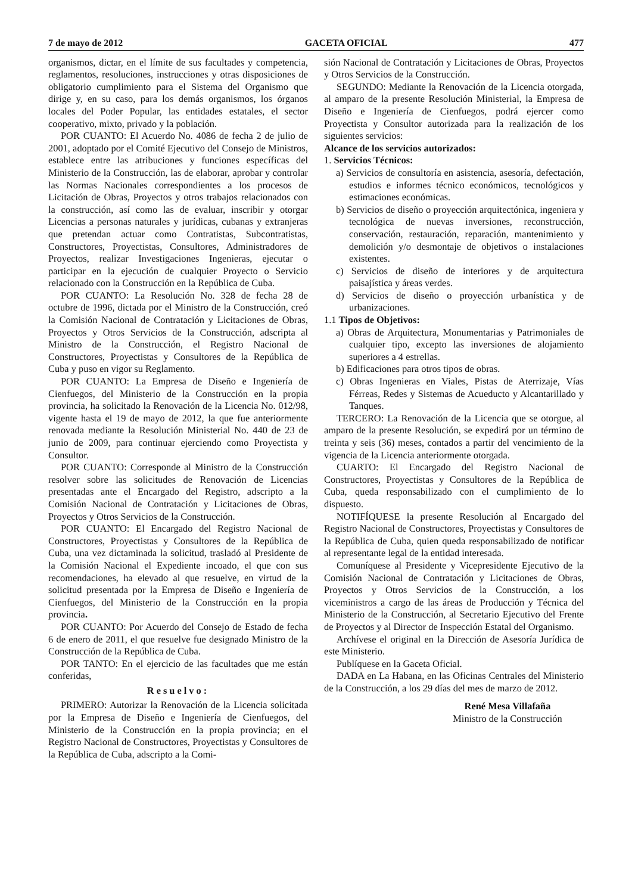7 de mayo de 2012 GACETA OFICIAL 477
organismos, dictar, en el límite de sus facultades y competencia, reglamentos, resoluciones, instrucciones y otras disposiciones de obligatorio cumplimiento para el Sistema del Organismo que dirige y, en su caso, para los demás organismos, los órganos locales del Poder Popular, las entidades estatales, el sector cooperativo, mixto, privado y la población.
POR CUANTO: El Acuerdo No. 4086 de fecha 2 de julio de 2001, adoptado por el Comité Ejecutivo del Consejo de Ministros, establece entre las atribuciones y funciones específicas del Ministerio de la Construcción, las de elaborar, aprobar y controlar las Normas Nacionales correspondientes a los procesos de Licitación de Obras, Proyectos y otros trabajos relacionados con la construcción, así como las de evaluar, inscribir y otorgar Licencias a personas naturales y jurídicas, cubanas y extranjeras que pretendan actuar como Contratistas, Subcontratistas, Constructores, Proyectistas, Consultores, Administradores de Proyectos, realizar Investigaciones Ingenieras, ejecutar o participar en la ejecución de cualquier Proyecto o Servicio relacionado con la Construcción en la República de Cuba.
POR CUANTO: La Resolución No. 328 de fecha 28 de octubre de 1996, dictada por el Ministro de la Construcción, creó la Comisión Nacional de Contratación y Licitaciones de Obras, Proyectos y Otros Servicios de la Construcción, adscripta al Ministro de la Construcción, el Registro Nacional de Constructores, Proyectistas y Consultores de la República de Cuba y puso en vigor su Reglamento.
POR CUANTO: La Empresa de Diseño e Ingeniería de Cienfuegos, del Ministerio de la Construcción en la propia provincia, ha solicitado la Renovación de la Licencia No. 012/98, vigente hasta el 19 de mayo de 2012, la que fue anteriormente renovada mediante la Resolución Ministerial No. 440 de 23 de junio de 2009, para continuar ejerciendo como Proyectista y Consultor.
POR CUANTO: Corresponde al Ministro de la Construcción resolver sobre las solicitudes de Renovación de Licencias presentadas ante el Encargado del Registro, adscripto a la Comisión Nacional de Contratación y Licitaciones de Obras, Proyectos y Otros Servicios de la Construcción.
POR CUANTO: El Encargado del Registro Nacional de Constructores, Proyectistas y Consultores de la República de Cuba, una vez dictaminada la solicitud, trasladó al Presidente de la Comisión Nacional el Expediente incoado, el que con sus recomendaciones, ha elevado al que resuelve, en virtud de la solicitud presentada por la Empresa de Diseño e Ingeniería de Cienfuegos, del Ministerio de la Construcción en la propia provincia.
POR CUANTO: Por Acuerdo del Consejo de Estado de fecha 6 de enero de 2011, el que resuelve fue designado Ministro de la Construcción de la República de Cuba.
POR TANTO: En el ejercicio de las facultades que me están conferidas,
Resuelvo:
PRIMERO: Autorizar la Renovación de la Licencia solicitada por la Empresa de Diseño e Ingeniería de Cienfuegos, del Ministerio de la Construcción en la propia provincia; en el Registro Nacional de Constructores, Proyectistas y Consultores de la República de Cuba, adscripto a la Comi-
sión Nacional de Contratación y Licitaciones de Obras, Proyectos y Otros Servicios de la Construcción.
SEGUNDO: Mediante la Renovación de la Licencia otorgada, al amparo de la presente Resolución Ministerial, la Empresa de Diseño e Ingeniería de Cienfuegos, podrá ejercer como Proyectista y Consultor autorizada para la realización de los siguientes servicios:
Alcance de los servicios autorizados:
1. Servicios Técnicos:
a) Servicios de consultoría en asistencia, asesoría, defectación, estudios e informes técnico económicos, tecnológicos y estimaciones económicas.
b) Servicios de diseño o proyección arquitectónica, ingeniera y tecnológica de nuevas inversiones, reconstrucción, conservación, restauración, reparación, mantenimiento y demolición y/o desmontaje de objetivos o instalaciones existentes.
c) Servicios de diseño de interiores y de arquitectura paisajística y áreas verdes.
d) Servicios de diseño o proyección urbanística y de urbanizaciones.
1.1 Tipos de Objetivos:
a) Obras de Arquitectura, Monumentarias y Patrimoniales de cualquier tipo, excepto las inversiones de alojamiento superiores a 4 estrellas.
b) Edificaciones para otros tipos de obras.
c) Obras Ingenieras en Viales, Pistas de Aterrizaje, Vías Férreas, Redes y Sistemas de Acueducto y Alcantarillado y Tanques.
TERCERO: La Renovación de la Licencia que se otorgue, al amparo de la presente Resolución, se expedirá por un término de treinta y seis (36) meses, contados a partir del vencimiento de la vigencia de la Licencia anteriormente otorgada.
CUARTO: El Encargado del Registro Nacional de Constructores, Proyectistas y Consultores de la República de Cuba, queda responsabilizado con el cumplimiento de lo dispuesto.
NOTIFÍQUESE la presente Resolución al Encargado del Registro Nacional de Constructores, Proyectistas y Consultores de la República de Cuba, quien queda responsabilizado de notificar al representante legal de la entidad interesada.
Comuníquese al Presidente y Vicepresidente Ejecutivo de la Comisión Nacional de Contratación y Licitaciones de Obras, Proyectos y Otros Servicios de la Construcción, a los viceministros a cargo de las áreas de Producción y Técnica del Ministerio de la Construcción, al Secretario Ejecutivo del Frente de Proyectos y al Director de Inspección Estatal del Organismo.
Archívese el original en la Dirección de Asesoría Jurídica de este Ministerio.
Publíquese en la Gaceta Oficial.
DADA en La Habana, en las Oficinas Centrales del Ministerio de la Construcción, a los 29 días del mes de marzo de 2012.
René Mesa Villafaña
Ministro de la Construcción